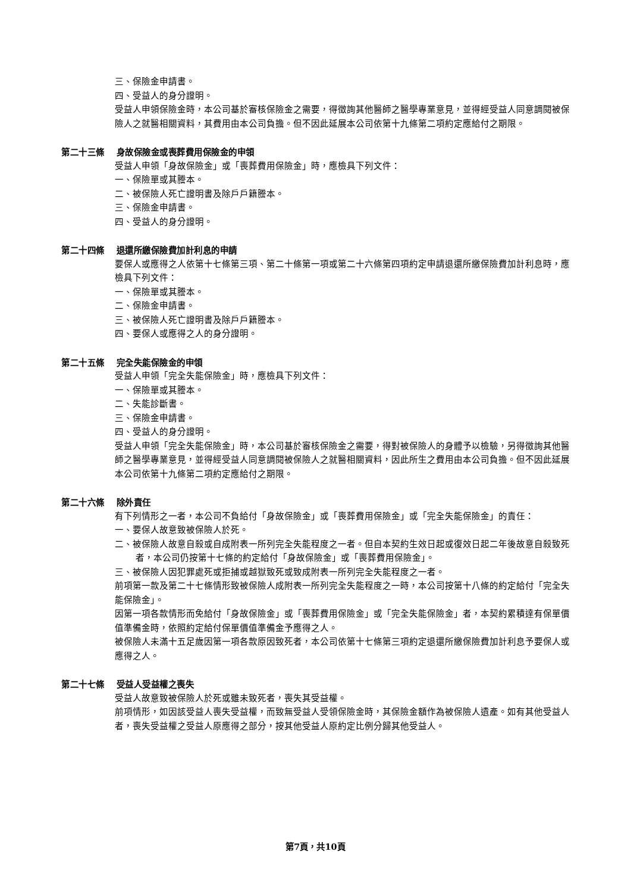三、保險金申請書。
四、受益人的身分證明。
受益人申領保險金時，本公司基於審核保險金之需要，得徵詢其他醫師之醫學專業意見，並得經受益人同意調閱被保險人之就醫相關資料，其費用由本公司負擔。但不因此延展本公司依第十九條第二項約定應給付之期限。
第二十三條 身故保險金或喪葬費用保險金的申領
受益人申領「身故保險金」或「喪葬費用保險金」時，應檢具下列文件：
一、保險單或其謄本。
二、被保險人死亡證明書及除戶戶籍謄本。
三、保險金申請書。
四、受益人的身分證明。
第二十四條 退還所繳保險費加計利息的申請
要保人或應得之人依第十七條第三項、第二十條第一項或第二十六條第四項約定申請退還所繳保險費加計利息時，應檢具下列文件：
一、保險單或其謄本。
二、保險金申請書。
三、被保險人死亡證明書及除戶戶籍謄本。
四、要保人或應得之人的身分證明。
第二十五條 完全失能保險金的申領
受益人申領「完全失能保險金」時，應檢具下列文件：
一、保險單或其謄本。
二、失能診斷書。
三、保險金申請書。
四、受益人的身分證明。
受益人申領「完全失能保險金」時，本公司基於審核保險金之需要，得對被保險人的身體予以檢驗，另得徵詢其他醫師之醫學專業意見，並得經受益人同意調閱被保險人之就醫相關資料，因此所生之費用由本公司負擔。但不因此延展本公司依第十九條第二項約定應給付之期限。
第二十六條 除外責任
有下列情形之一者，本公司不負給付「身故保險金」或「喪葬費用保險金」或「完全失能保險金」的責任：
一、要保人故意致被保險人於死。
二、被保險人故意自殺或自成附表一所列完全失能程度之一者。但自本契約生效日起或復效日起二年後故意自殺致死者，本公司仍按第十七條的約定給付「身故保險金」或「喪葬費用保險金」。
三、被保險人因犯罪處死或拒捕或越獄致死或致成附表一所列完全失能程度之一者。
前項第一款及第二十七條情形致被保險人成附表一所列完全失能程度之一時，本公司按第十八條的約定給付「完全失能保險金」。
因第一項各款情形而免給付「身故保險金」或「喪葬費用保險金」或「完全失能保險金」者，本契約累積達有保單價值準備金時，依照約定給付保單價值準備金予應得之人。
被保險人未滿十五足歲因第一項各款原因致死者，本公司依第十七條第三項約定退還所繳保險費加計利息予要保人或應得之人。
第二十七條 受益人受益權之喪失
受益人故意致被保險人於死或雖未致死者，喪失其受益權。
前項情形，如因該受益人喪失受益權，而致無受益人受領保險金時，其保險金額作為被保險人遺產。如有其他受益人者，喪失受益權之受益人原應得之部分，按其他受益人原約定比例分歸其他受益人。
第7頁，共10頁